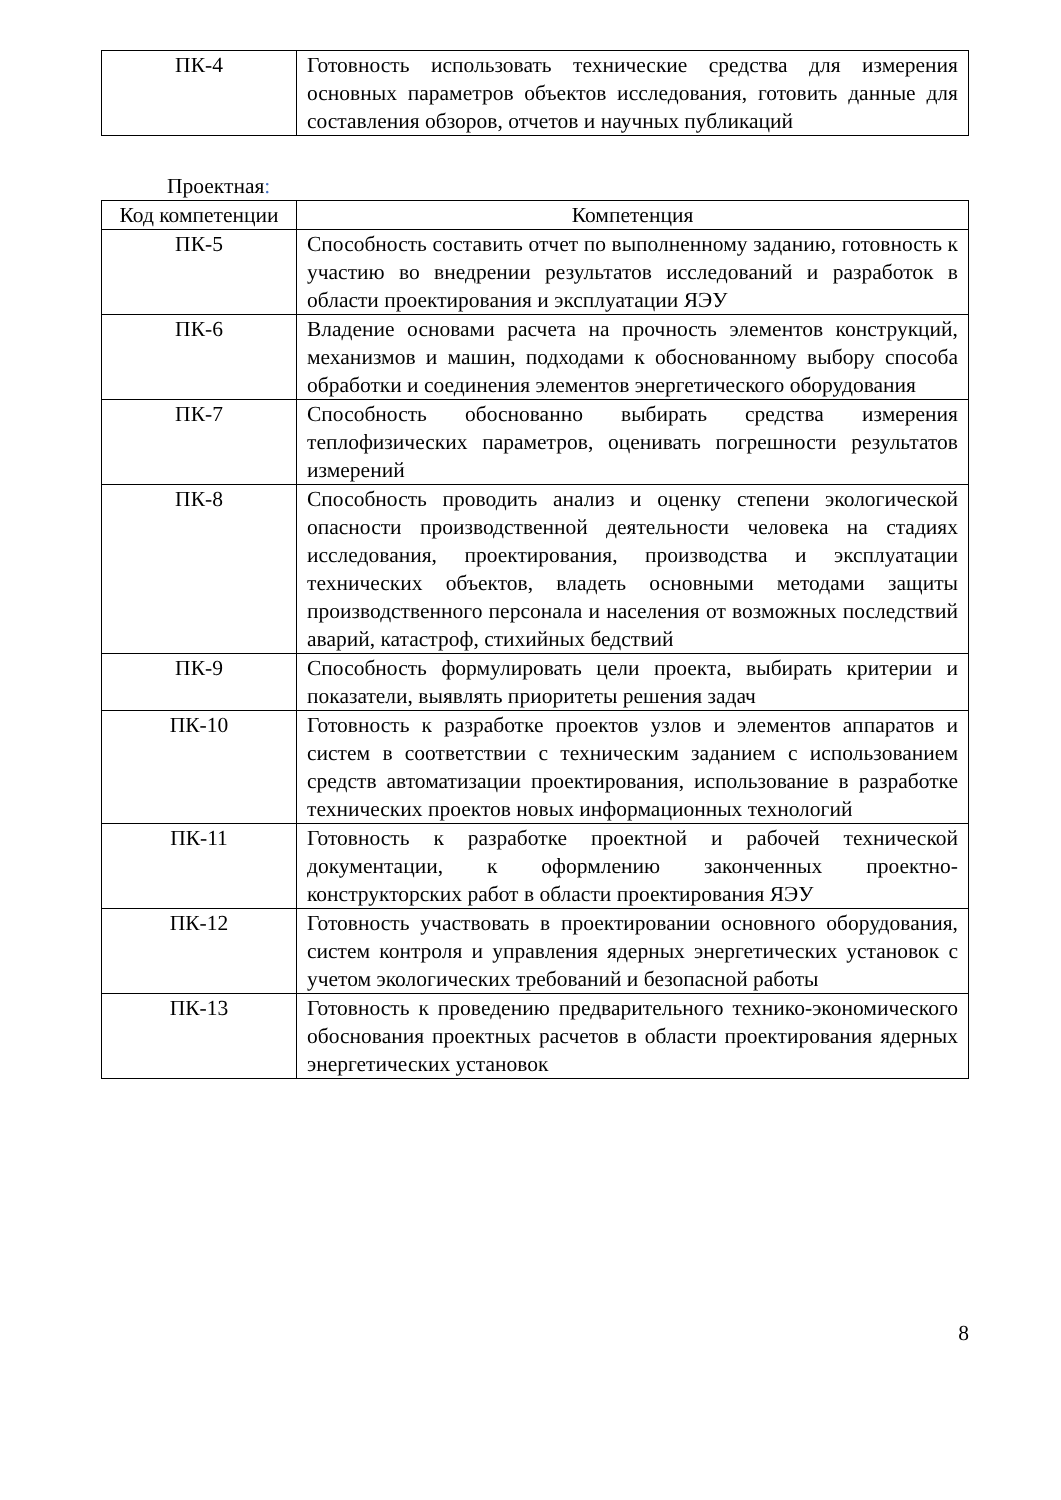| ПК-4 | Готовность использовать технические средства для измерения основных параметров объектов исследования, готовить данные для составления обзоров, отчетов и научных публикаций |
Проектная:
| Код компетенции | Компетенция |
| --- | --- |
| ПК-5 | Способность составить отчет по выполненному заданию, готовность к участию во внедрении результатов исследований и разработок в области проектирования и эксплуатации ЯЭУ |
| ПК-6 | Владение основами расчета на прочность элементов конструкций, механизмов и машин, подходами к обоснованному выбору способа обработки и соединения элементов энергетического оборудования |
| ПК-7 | Способность обоснованно выбирать средства измерения теплофизических параметров, оценивать погрешности результатов измерений |
| ПК-8 | Способность проводить анализ и оценку степени экологической опасности производственной деятельности человека на стадиях исследования, проектирования, производства и эксплуатации технических объектов, владеть основными методами защиты производственного персонала и населения от возможных последствий аварий, катастроф, стихийных бедствий |
| ПК-9 | Способность формулировать цели проекта, выбирать критерии и показатели, выявлять приоритеты решения задач |
| ПК-10 | Готовность к разработке проектов узлов и элементов аппаратов и систем в соответствии с техническим заданием с использованием средств автоматизации проектирования, использование в разработке технических проектов новых информационных технологий |
| ПК-11 | Готовность к разработке проектной и рабочей технической документации, к оформлению законченных проектно-конструкторских работ в области проектирования ЯЭУ |
| ПК-12 | Готовность участвовать в проектировании основного оборудования, систем контроля и управления ядерных энергетических установок с учетом экологических требований и безопасной работы |
| ПК-13 | Готовность к проведению предварительного технико-экономического обоснования проектных расчетов в области проектирования ядерных энергетических установок |
8